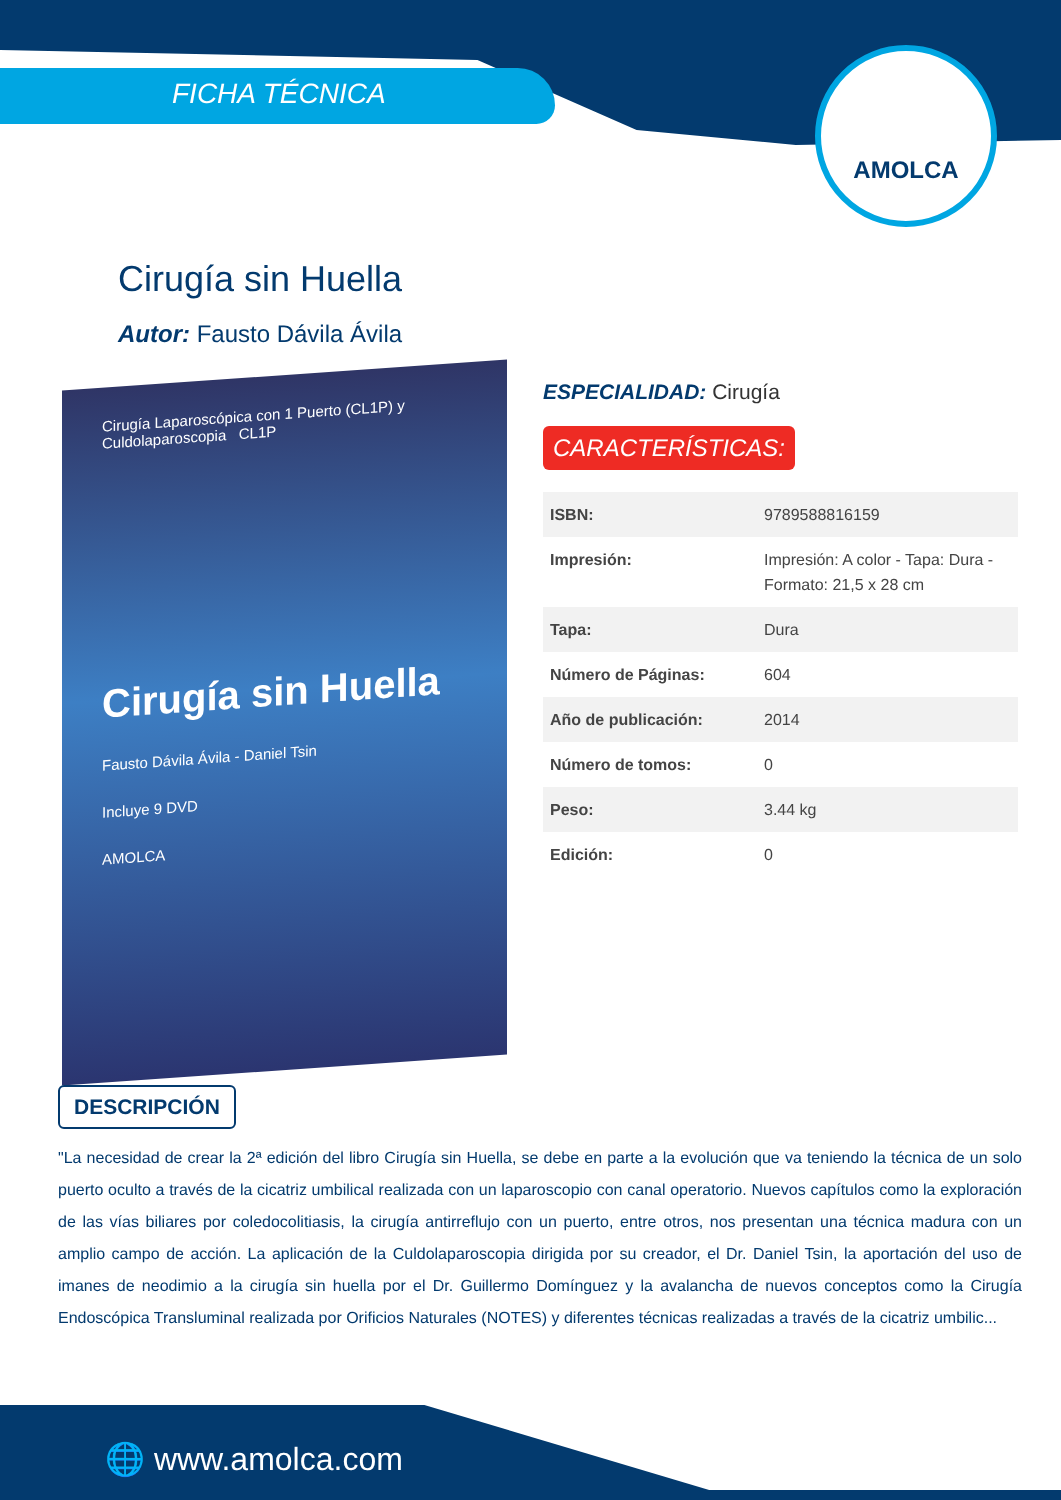FICHA TÉCNICA
AMOLCA
Cirugía sin Huella
Autor: Fausto Dávila Ávila
Cirugía Laparoscópica con 1 Puerto (CL1P) y Culdolaparoscopia CL1P
Cirugía sin Huella
Fausto Dávila Ávila - Daniel Tsin
Incluye 9 DVD
AMOLCA
ESPECIALIDAD: Cirugía
CARACTERÍSTICAS:
| ISBN: | 9789588816159 |
| Impresión: | Impresión: A color - Tapa: Dura - Formato: 21,5 x 28 cm |
| Tapa: | Dura |
| Número de Páginas: | 604 |
| Año de publicación: | 2014 |
| Número de tomos: | 0 |
| Peso: | 3.44 kg |
| Edición: | 0 |
DESCRIPCIÓN
"La necesidad de crear la 2ª edición del libro Cirugía sin Huella, se debe en parte a la evolución que va teniendo la técnica de un solo puerto oculto a través de la cicatriz umbilical realizada con un laparoscopio con canal operatorio. Nuevos capítulos como la exploración de las vías biliares por coledocolitiasis, la cirugía antirreflujo con un puerto, entre otros, nos presentan una técnica madura con un amplio campo de acción. La aplicación de la Culdolaparoscopia dirigida por su creador, el Dr. Daniel Tsin, la aportación del uso de imanes de neodimio a la cirugía sin huella por el Dr. Guillermo Domínguez y la avalancha de nuevos conceptos como la Cirugía Endoscópica Transluminal realizada por Orificios Naturales (NOTES) y diferentes técnicas realizadas a través de la cicatriz umbilic...
🌐 www.amolca.com